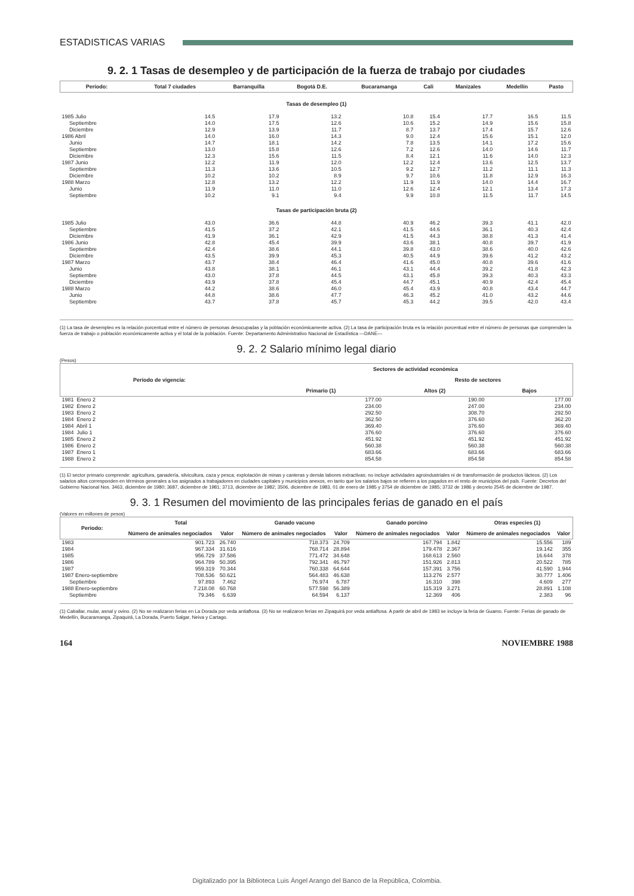ESTADISTICAS VARIAS
9. 2. 1 Tasas de desempleo y de participación de la fuerza de trabajo por ciudades
| Período: | Total 7 ciudades | Barranquilla | Bogotá D.E. | Bucaramanga | Cali | Manizales | Medellín | Pasto |
| --- | --- | --- | --- | --- | --- | --- | --- | --- |
| Tasas de desempleo (1) | | | | | | | | |
| 1985 Julio | 14.5 | 17.9 | 13.2 | 10.8 | 15.4 | 17.7 | 16.5 | 11.5 |
| Septiembre | 14.0 | 17.5 | 12.6 | 10.6 | 15.2 | 14.9 | 15.6 | 15.8 |
| Diciembre | 12.9 | 13.9 | 11.7 | 8.7 | 13.7 | 17.4 | 15.7 | 12.6 |
| 1986 Abril | 14.0 | 16.0 | 14.3 | 9.0 | 12.4 | 15.6 | 15.1 | 12.0 |
| Junio | 14.7 | 18.1 | 14.2 | 7.8 | 13.5 | 14.1 | 17.2 | 15.6 |
| Septiembre | 13.0 | 15.8 | 12.6 | 7.2 | 12.6 | 14.0 | 14.6 | 11.7 |
| Diciembre | 12.3 | 15.6 | 11.5 | 8.4 | 12.1 | 11.6 | 14.0 | 12.3 |
| 1987 Junio | 12.2 | 11.9 | 12.0 | 12.2 | 12.4 | 13.6 | 12.5 | 13.7 |
| Septiembre | 11.3 | 13.6 | 10.5 | 9.2 | 12.7 | 11.2 | 11.1 | 11.3 |
| Diciembre | 10.2 | 10.2 | 8.9 | 9.7 | 10.6 | 11.8 | 12.9 | 16.3 |
| 1988 Marzo | 12.8 | 13.2 | 12.2 | 11.9 | 11.9 | 14.0 | 14.4 | 16.7 |
| Junio | 11.9 | 11.0 | 11.0 | 12.6 | 12.4 | 12.1 | 13.4 | 17.3 |
| Septiembre | 10.2 | 9.1 | 9.4 | 9.9 | 10.8 | 11.5 | 11.7 | 14.5 |
| Tasas de participación bruta (2) | | | | | | | | |
| 1985 Julio | 43.0 | 36.6 | 44.8 | 40.9 | 46.2 | 39.3 | 41.1 | 42.0 |
| Septiembre | 41.5 | 37.2 | 42.1 | 41.5 | 44.6 | 36.1 | 40.3 | 42.4 |
| Diciembre | 41.9 | 36.1 | 42.9 | 41.5 | 44.3 | 38.8 | 41.3 | 41.4 |
| 1986 Junio | 42.8 | 45.4 | 39.9 | 43.6 | 38.1 | 40.8 | 39.7 | 41.9 |
| Septiembre | 42.4 | 38.6 | 44.1 | 39.8 | 43.0 | 38.6 | 40.0 | 42.6 |
| Diciembre | 43.5 | 39.9 | 45.3 | 40.5 | 44.9 | 39.6 | 41.2 | 43.2 |
| 1987 Marzo | 43.7 | 38.4 | 46.4 | 41.6 | 45.0 | 40.8 | 39.6 | 41.6 |
| Junio | 43.8 | 38.1 | 46.1 | 43.1 | 44.4 | 39.2 | 41.8 | 42.3 |
| Septiembre | 43.0 | 37.8 | 44.5 | 43.1 | 45.8 | 39.3 | 40.3 | 43.3 |
| Diciembre | 43.9 | 37.8 | 45.4 | 44.7 | 45.1 | 40.9 | 42.4 | 45.4 |
| 1988 Marzo | 44.2 | 38.6 | 46.0 | 45.4 | 43.9 | 40.8 | 43.4 | 44.7 |
| Junio | 44.8 | 38.6 | 47.7 | 46.3 | 45.2 | 41.0 | 43.2 | 44.6 |
| Septiembre | 43.7 | 37.8 | 45.7 | 45.3 | 44.2 | 39.5 | 42.0 | 43.4 |
(1) La tasa de desempleo es la relación porcentual entre el número de personas desocupadas y la población económicamente activa. (2) La tasa de participación bruta es la relación porcentual entre el número de personas que comprenden la fuerza de trabajo o población económicamente activa y el total de la población. Fuente: Departamento Administrativo Nacional de Estadística —DANE—
9. 2. 2 Salario mínimo legal diario
(Pesos)
| Período de vigencia: | Sectores de actividad económica | | |
| --- | --- | --- | --- |
| | | Resto de sectores | |
| | Primario (1) | Altos (2) | Bajos |
| 1981 Enero 2 | 177.00 | 190.00 | 177.00 |
| 1982 Enero 2 | 234.00 | 247.00 | 234.00 |
| 1983 Enero 2 | 292.50 | 308.70 | 292.50 |
| 1984 Enero 2 | 362.50 | 376.60 | 362.20 |
| 1984 Abril 1 | 369.40 | 376.60 | 369.40 |
| 1984 Julio 1 | 376.60 | 376.60 | 376.60 |
| 1985 Enero 2 | 451.92 | 451.92 | 451.92 |
| 1986 Enero 2 | 560.38 | 560.38 | 560.38 |
| 1987 Enero 1 | 683.66 | 683.66 | 683.66 |
| 1988 Enero 2 | 854.58 | 854.58 | 854.58 |
(1) El sector primario comprende: agricultura, ganadería, silvicultura, caza y pesca; explotación de minas y canteras y demás labores extractivas; no incluye actividades agroindustriales ni de transformación de productos lácteos. (2) Los salarios altos corresponden en términos generales a los asignados a trabajadores en ciudades capitales y municipios anexos, en tanto que los salarios bajos se refieren a los pagados en el resto de municipios del país. Fuente: Decretos del Gobierno Nacional Nos. 3463, diciembre de 1980; 3687, diciembre de 1981; 3713, diciembre de 1982; 3506, diciembre de 1983, 01 de enero de 1985 y 3754 de diciembre de 1985; 3732 de 1986 y decreto 2545 de diciembre de 1987.
9. 3. 1 Resumen del movimiento de las principales ferias de ganado en el país
(Valores en millones de pesos)
| Período: | Total | | Ganado vacuno | | Ganado porcino | | Otras especies (1) | |
| --- | --- | --- | --- | --- | --- | --- | --- | --- |
| | Número de animales negociados | Valor | Número de animales negociados | Valor | Número de animales negociados | Valor | Número de animales negociados | Valor |
| 1983 | 901.723 | 26.740 | 718.373 | 24.709 | 167.794 | 1.842 | 15.556 | 189 |
| 1984 | 967.334 | 31.616 | 768.714 | 28.894 | 179.478 | 2.367 | 19.142 | 355 |
| 1985 | 956.729 | 37.586 | 771.472 | 34.648 | 168.613 | 2.560 | 16.644 | 378 |
| 1986 | 964.789 | 50.395 | 792.341 | 46.797 | 151.926 | 2.813 | 20.522 | 785 |
| 1987 | 959.319 | 70.344 | 760.338 | 64.644 | 157.391 | 3.756 | 41.590 | 1.944 |
| 1987 Enero-septiembre | 708.536 | 50.621 | 564.483 | 46.638 | 113.276 | 2.577 | 30.777 | 1.406 |
| Septiembre | 97.893 | 7.462 | 76.974 | 6.787 | 16.310 | 398 | 4.609 | 277 |
| 1988 Enero-septiembre | 7.218.08 | 60.768 | 577.598 | 56.389 | 115.319 | 3.271 | 28.891 | 1.108 |
| Septiembre | 79.346 | 6.639 | 64.594 | 6.137 | 12.369 | 406 | 2.383 | 96 |
(1) Caballar, mular, asnal y ovino. (2) No se realizaron ferias en La Dorada por veda antiaftosa. (3) No se realizaron ferias en Zipaquirá por veda antiaftosa. A partir de abril de 1983 se incluye la feria de Guamo. Fuente: Ferias de ganado de Medellín, Bucaramanga, Zipaquirá, La Dorada, Puerto Salgar, Neiva y Cartago.
164 NOVIEMBRE 1988
Digitalizado por la Biblioteca Luis Ángel Arango del Banco de la República, Colombia.